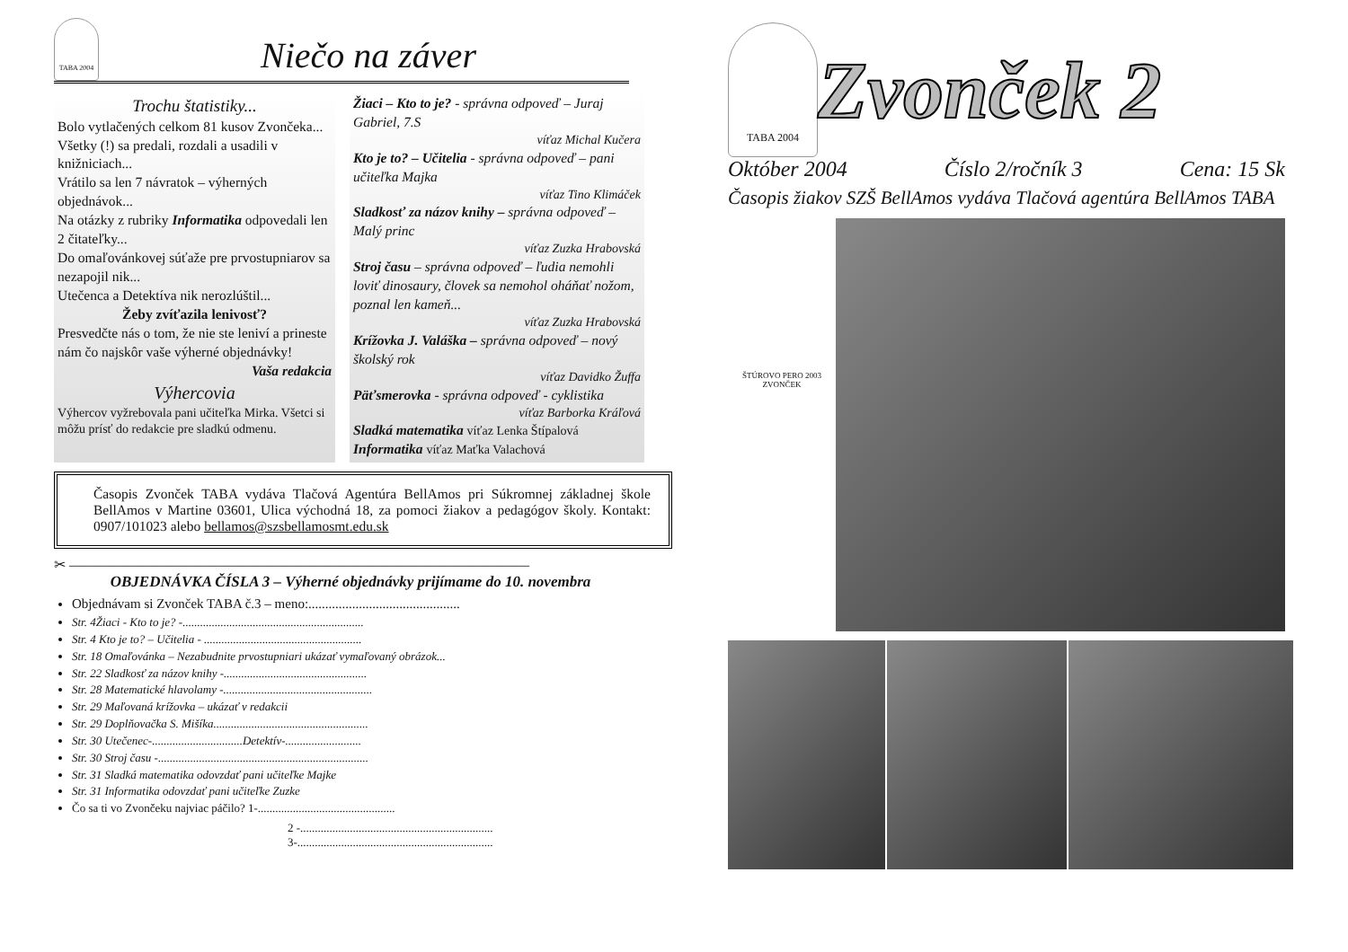TABA 2004
Niečo na záver
Trochu štatistiky...
Bolo vytlačených celkom 81 kusov Zvončeka...
Všetky (!) sa predali, rozdali a usadili v knižniciach...
Vrátilo sa len 7 návratok – výherných objednávok...
Na otázky z rubriky Informatika odpovedali len 2 čitateľky...
Do omaľovánkovej súťaže pre prvostupniarov sa nezapojil nik...
Utečenca a Detektíva nik nerozlúštil...
Žeby zvíťazila lenivosť?
Presvedčte nás o tom, že nie ste leniví a prineste nám čo najskôr vaše výherné objednávky!
Vaša redakcia
Výhercovia
Výhercov vyžrebovala pani učiteľka Mirka. Všetci si môžu prísť do redakcie pre sladkú odmenu.
Žiaci – Kto to je? - správna odpoveď – Juraj Gabriel, 7.S
víťaz Michal Kučera
Kto je to? – Učitelia - správna odpoveď – pani učiteľka Majka
víťaz Tino Klimáček
Sladkosť za názov knihy – správna odpoveď – Malý princ
víťaz Zuzka Hrabovská
Stroj času – správna odpoveď – ľudia nemohli loviť dinosaury, človek sa nemohol oháňať nožom, poznal len kameň...
víťaz Zuzka Hrabovská
Krížovka J. Valáška – správna odpoveď – nový školský rok
víťaz Davidko Žuffa
Päťsmerovka - správna odpoveď - cyklistika
víťaz Barborka Kráľová
Sladká matematika víťaz Lenka Štípalová
Informatika víťaz Maťka Valachová
Časopis Zvonček TABA vydáva Tlačová Agentúra BellAmos pri Súkromnej základnej škole BellAmos v Martine 03601, Ulica východná 18, za pomoci žiakov a pedagógov školy. Kontakt: 0907/101023 alebo bellamos@szsbellamosmt.edu.sk
✂ ————————————————————————————————
OBJEDNÁVKA ČÍSLA 3 – Výherné objednávky prijímame do 10. novembra
Objednávam si Zvonček TABA č.3 – meno:.............................................
Str. 4Žiaci - Kto to je? -..............................................................
Str. 4 Kto je to? – Učitelia - ......................................................
Str. 18 Omaľovánka – Nezabudnite prvostupniari ukázať vymaľovaný obrázok...
Str. 22 Sladkosť za názov knihy -.................................................
Str. 28 Matematické hlavolamy -...................................................
Str. 29 Maľovaná krížovka – ukázať v redakcii
Str. 29 Doplňovačka S. Mišíka.....................................................
Str. 30 Utečenec-...............................Detektív-..........................
Str. 30 Stroj času -........................................................................
Str. 31 Sladká matematika odovzdať pani učiteľke Majke
Str. 31 Informatika odovzdať pani učiteľke Zuzke
Čo sa ti vo Zvončeku najviac páčilo? 1-...............................................
2 -..................................................................
3-...................................................................
TABA 2004
Zvonček 2
Október 2004 Číslo 2/ročník 3 Cena: 15 Sk
Časopis žiakov SZŠ BellAmos vydáva Tlačová agentúra BellAmos TABA
ŠTÚROVO PERO 2003
ZVONČEK